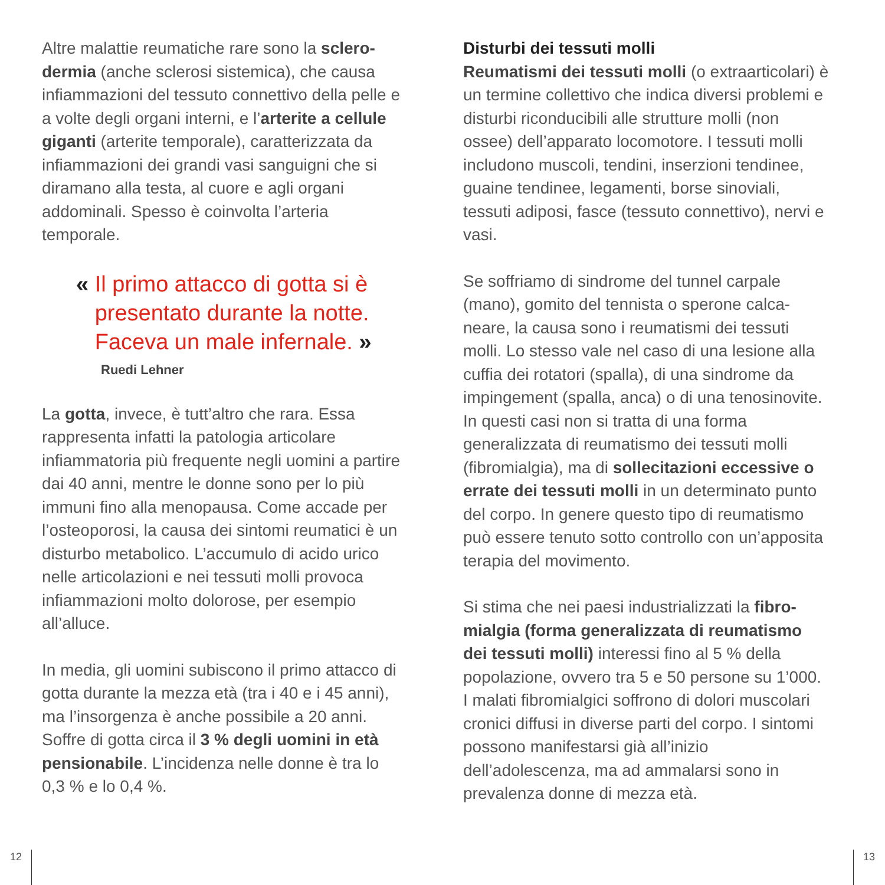Altre malattie reumatiche rare sono la sclero­dermia (anche sclerosi sistemica), che causa infiammazioni del tessuto connettivo della pelle e a volte degli organi interni, e l’arterite a cellule giganti (arterite temporale), carat­terizzata da infiammazioni dei grandi vasi sanguigni che si diramano alla testa, al cuore e agli organi addominali. Spesso è coinvolta l’arteria temporale.
« Il primo attacco di gotta si è
presentato durante la notte.
Faceva un male infernale. »
Ruedi Lehner
La gotta, invece, è tutt’altro che rara. Essa rappresenta infatti la patologia articolare infiammatoria più frequente negli uomini a partire dai 40 anni, mentre le donne sono per lo più immuni fino alla menopausa. Come accade per l’osteoporosi, la causa dei sintomi reumatici è un disturbo metabolico. L’accumulo di acido urico nelle articolazioni e nei tessuti molli provoca infiammazioni molto dolorose, per esempio all’alluce.
In media, gli uomini subiscono il primo attacco di gotta durante la mezza età (tra i 40 e i 45 anni), ma l’insorgenza è anche possibile a 20 anni. Soffre di gotta circa il 3 % degli uomini in età pensionabile. L’incidenza nelle donne è tra lo 0,3 % e lo 0,4 %.
Disturbi dei tessuti molli
Reumatismi dei tessuti molli (o extra­articolari) è un termine collettivo che indica diversi problemi e disturbi riconducibili alle strutture molli (non ossee) dell’apparato locomotore. I tessuti molli includono muscoli, tendini, inserzioni tendinee, guaine tendinee, legamenti, borse sinoviali, tessuti adiposi, fasce (tessuto connettivo), nervi e vasi.
Se soffriamo di sindrome del tunnel carpale (mano), gomito del tennista o sperone calca­neare, la causa sono i reumatismi dei tessuti molli. Lo stesso vale nel caso di una lesione alla cuffia dei rotatori (spalla), di una sindrome da impingement (spalla, anca) o di una tenosi­novite. In questi casi non si tratta di una forma generalizzata di reumatismo dei tessuti molli (fibromialgia), ma di sollecitazioni eccessive o errate dei tessuti molli in un determinato punto del corpo. In genere questo tipo di reumatismo può essere tenuto sotto controllo con un’apposita terapia del movimento.
Si stima che nei paesi industrializzati la fibro­mialgia (forma generalizzata di reuma­tismo dei tessuti molli) interessi fino al 5 % della popolazione, ovvero tra 5 e 50 persone su 1’000. I malati fibromialgici soffrono di dolori muscolari cronici diffusi in diverse parti del corpo. I sintomi possono manifestarsi già all’inizio dell’adolescenza, ma ad ammalarsi sono in prevalenza donne di mezza età.
12 13